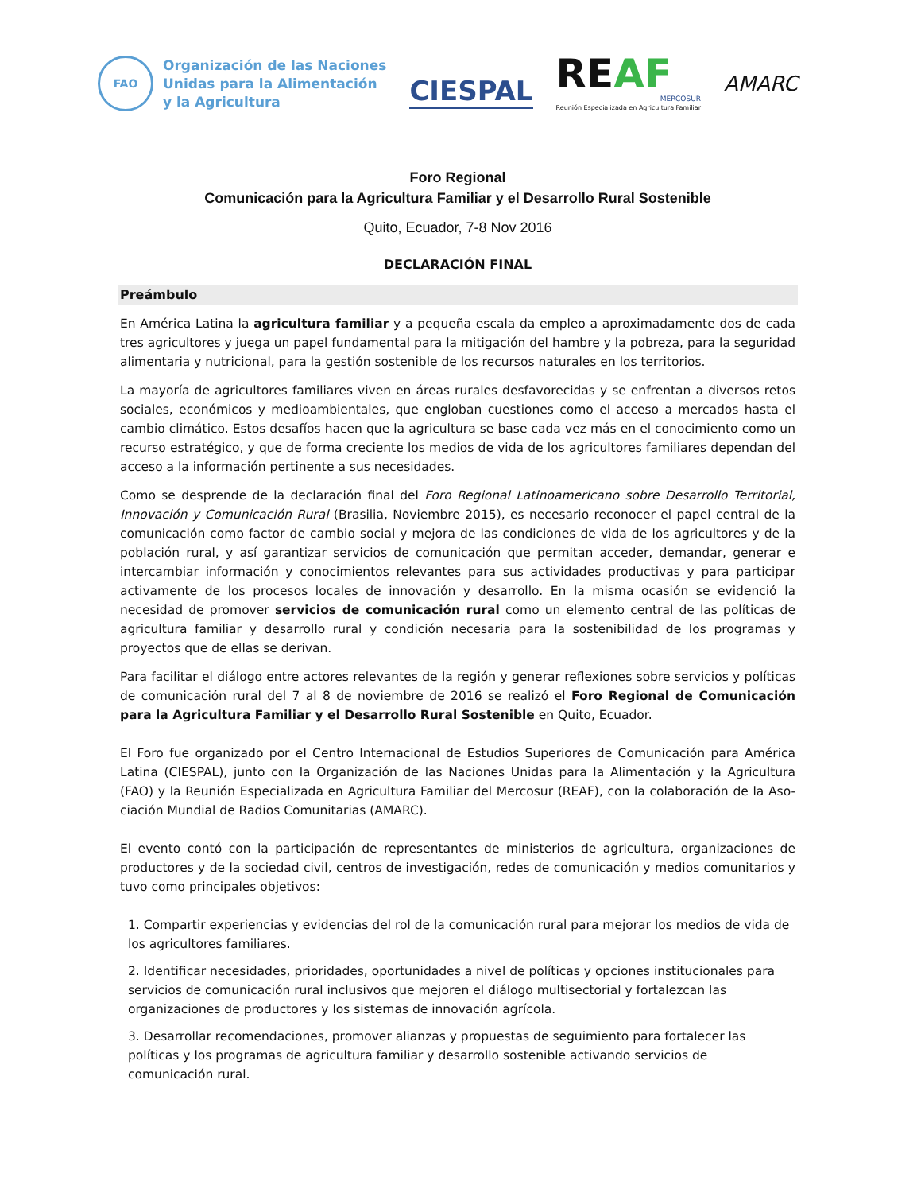FAO
Organización de las Naciones
Unidas para la Alimentación
y la Agricultura
CIESPAL
REAF
MERCOSUR
Reunión Especializada en Agricultura Familiar
AMARC
Foro Regional
Comunicación para la Agricultura Familiar y el Desarrollo Rural Sostenible
Quito, Ecuador, 7-8 Nov 2016
DECLARACIÓN FINAL
Preámbulo
En América Latina la agricultura familiar y a pequeña escala da empleo a aproximadamente dos de cada tres agricultores y juega un papel fundamental para la mitigación del hambre y la pobreza, para la seguridad alimentaria y nutricional, para la gestión sostenible de los recursos naturales en los territorios.
La mayoría de agricultores familiares viven en áreas rurales desfavorecidas y se enfrentan a diversos retos sociales, económicos y medioambientales, que engloban cuestiones como el acceso a mercados hasta el cambio climático. Estos desafíos hacen que la agricultura se base cada vez más en el conocimiento como un recurso estratégico, y que de forma creciente los medios de vida de los agricultores familiares dependan del acceso a la información pertinente a sus necesidades.
Como se desprende de la declaración final del Foro Regional Latinoamericano sobre Desarrollo Territorial, Innovación y Comunicación Rural (Brasilia, Noviembre 2015), es necesario reconocer el papel central de la comunicación como factor de cambio social y mejora de las condiciones de vida de los agricultores y de la población rural, y así garantizar servicios de comunicación que permitan acceder, demandar, generar e intercambiar información y conocimientos relevantes para sus actividades productivas y para participar activamente de los procesos locales de innovación y desarrollo. En la misma ocasión se evidenció la necesidad de promover servicios de comunicación rural como un elemento central de las políticas de agricultura familiar y desarrollo rural y condición necesaria para la sostenibilidad de los programas y proyectos que de ellas se derivan.
Para facilitar el diálogo entre actores relevantes de la región y generar reflexiones sobre servicios y políticas de comunicación rural del 7 al 8 de noviembre de 2016 se realizó el Foro Regional de Comunicación para la Agricultura Familiar y el Desarrollo Rural Sostenible en Quito, Ecuador.
El Foro fue organizado por el Centro Internacional de Estudios Superiores de Comunicación para América Latina (CIESPAL), junto con la Organización de las Naciones Unidas para la Alimentación y la Agricultura (FAO) y la Reunión Especializada en Agricultura Familiar del Mercosur (REAF), con la colaboración de la Aso-ciación Mundial de Radios Comunitarias (AMARC).
El evento contó con la participación de representantes de ministerios de agricultura, organizaciones de productores y de la sociedad civil, centros de investigación, redes de comunicación y medios comunitarios y tuvo como principales objetivos:
1. Compartir experiencias y evidencias del rol de la comunicación rural para mejorar los medios de vida de los agricultores familiares.
2. Identificar necesidades, prioridades, oportunidades a nivel de políticas y opciones institucionales para servicios de comunicación rural inclusivos que mejoren el diálogo multisectorial y fortalezcan las organizaciones de productores y los sistemas de innovación agrícola.
3. Desarrollar recomendaciones, promover alianzas y propuestas de seguimiento para fortalecer las políticas y los programas de agricultura familiar y desarrollo sostenible activando servicios de comunicación rural.